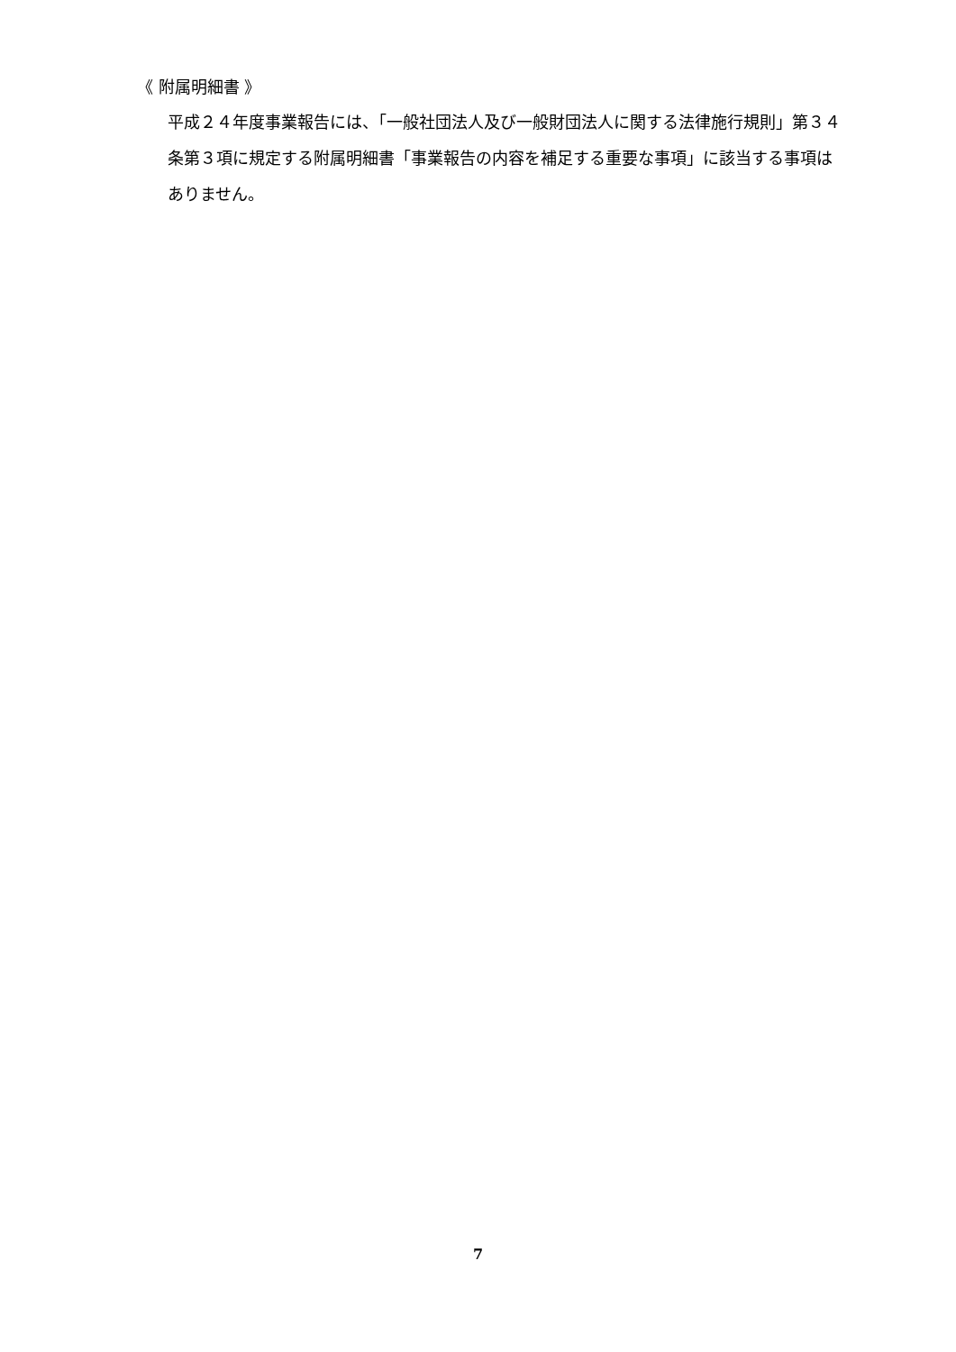《 附属明細書 》
平成２４年度事業報告には、「一般社団法人及び一般財団法人に関する法律施行規則」第３４条第３項に規定する附属明細書「事業報告の内容を補足する重要な事項」に該当する事項はありません。
7